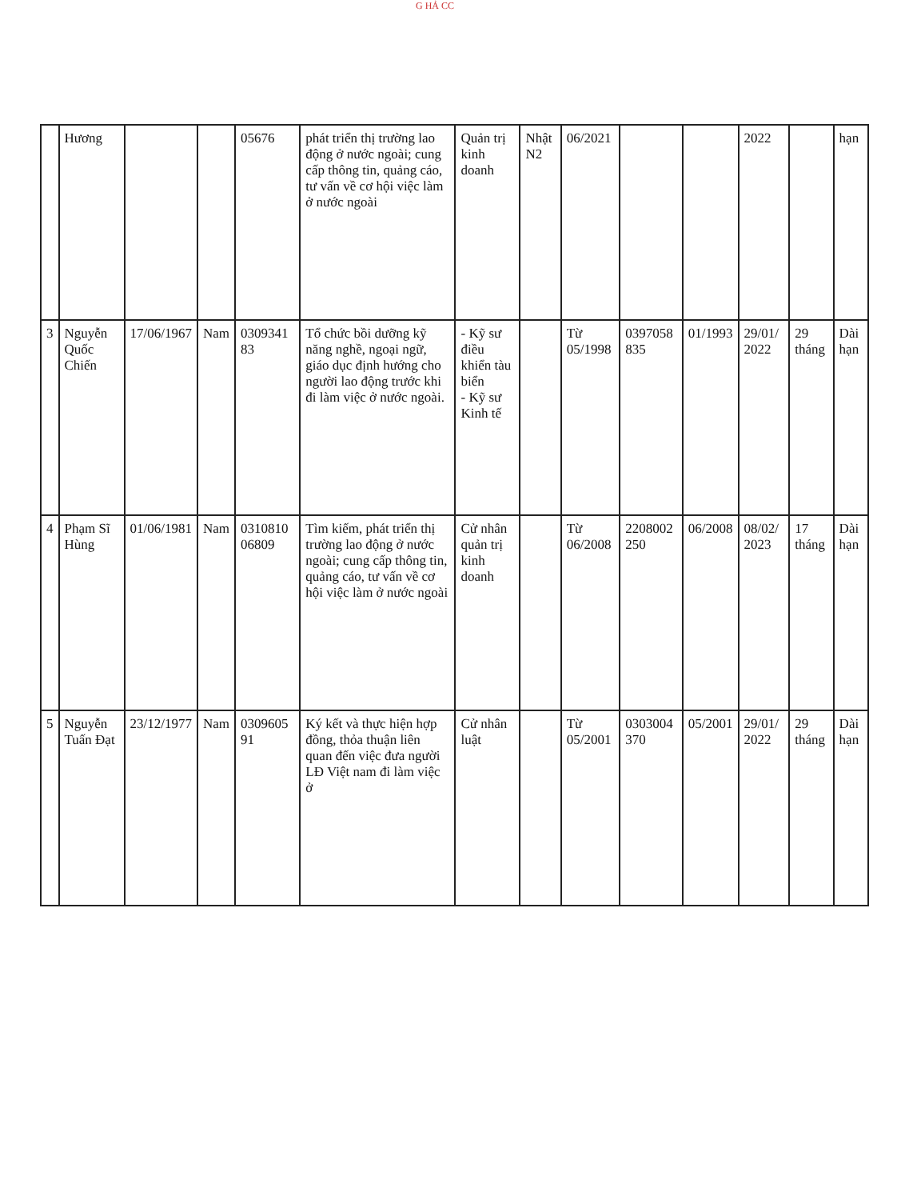G HẢ CC
| | Hương | | | 05676 | phát triển thị trường lao động ở nước ngoài; cung cấp thông tin, quảng cáo, tư vấn về cơ hội việc làm ở nước ngoài | Quản trị kinh doanh | Nhật N2 | 06/2021 | | | 2022 | | hạn |
| 3 | Nguyễn Quốc Chiến | 17/06/1967 | Nam | 0309341 83 | Tổ chức bồi dưỡng kỹ năng nghề, ngoại ngữ, giáo dục định hướng cho người lao động trước khi đi làm việc ở nước ngoài. | - Kỹ sư điều khiển tàu biển - Kỹ sư Kinh tế | | Từ 05/1998 | 0397058 835 | 01/1993 | 29/01/ 2022 | 29 tháng | Dài hạn |
| 4 | Phạm Sĩ Hùng | 01/06/1981 | Nam | 0310810 06809 | Tìm kiếm, phát triển thị trường lao động ở nước ngoài; cung cấp thông tin, quảng cáo, tư vấn về cơ hội việc làm ở nước ngoài | Cử nhân quản trị kinh doanh | | Từ 06/2008 | 2208002 250 | 06/2008 | 08/02/ 2023 | 17 tháng | Dài hạn |
| 5 | Nguyễn Tuấn Đạt | 23/12/1977 | Nam | 0309605 91 | Ký kết và thực hiện hợp đồng, thỏa thuận liên quan đến việc đưa người LĐ Việt nam đi làm việc ở | Cử nhân luật | | Từ 05/2001 | 0303004 370 | 05/2001 | 29/01/ 2022 | 29 tháng | Dài hạn |